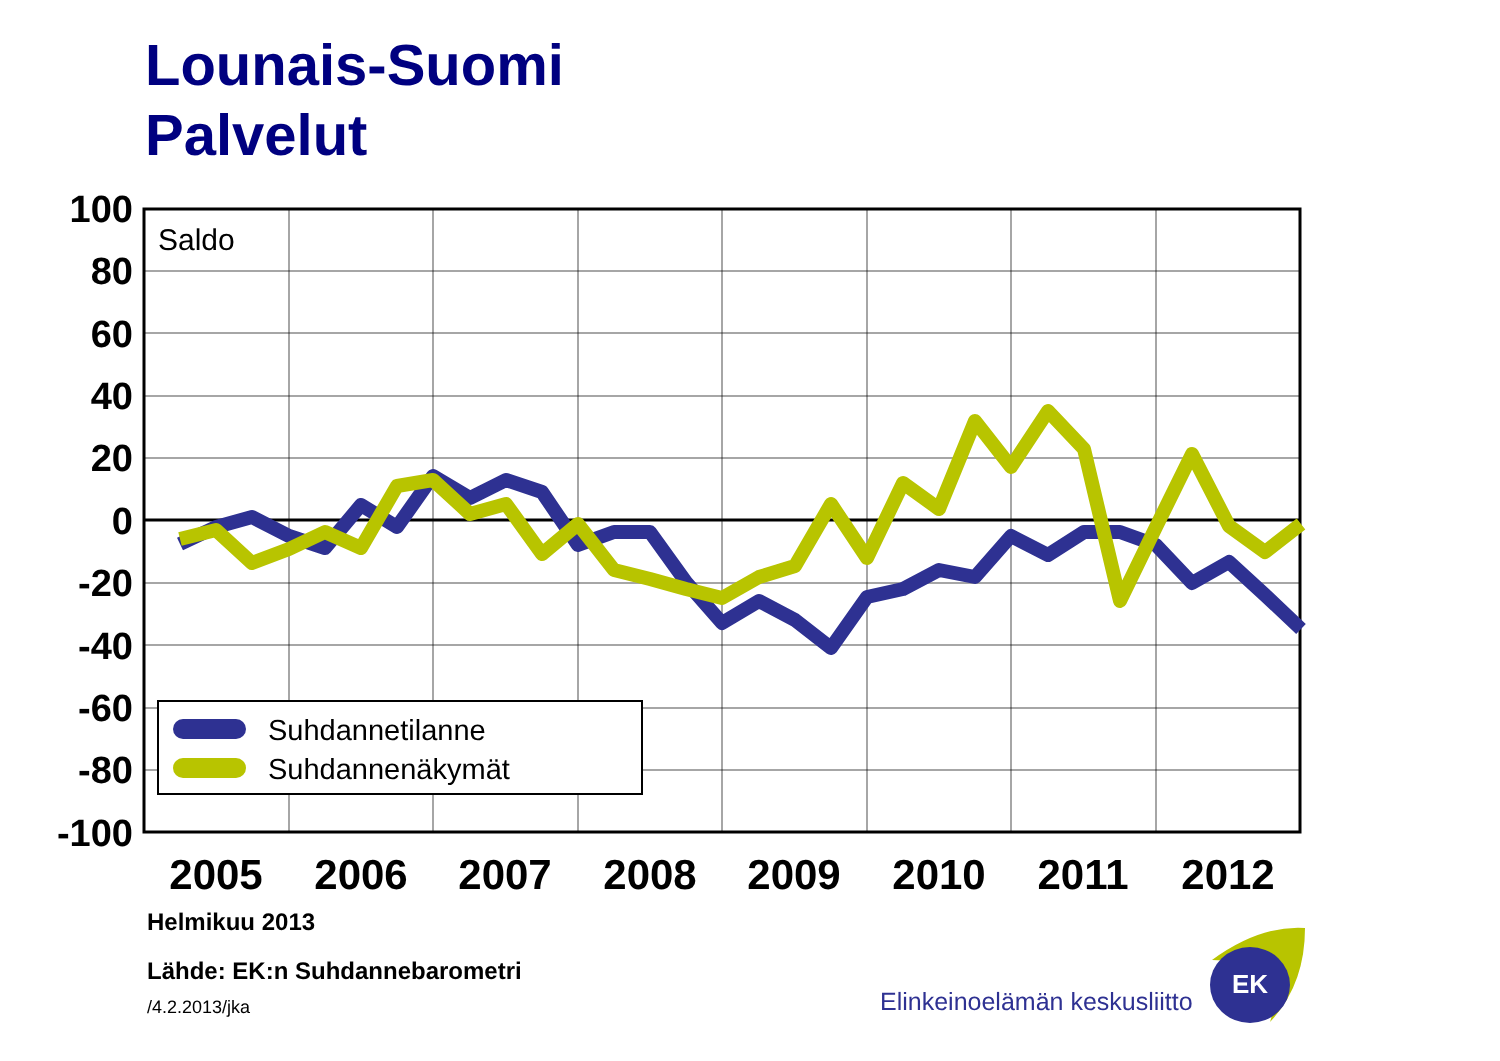Lounais-Suomi
Palvelut
100
80
60
40
20
0
-20
-40
-60
-80
-100
2005
2006
2007
2008
2009
2010
2011
2012
Saldo
Suhdannetilanne
Suhdannenäkymät
Elinkeinoelämän keskusliitto
EK
Helmikuu 2013
Lähde: EK:n Suhdannebarometri
/4.2.2013/jka